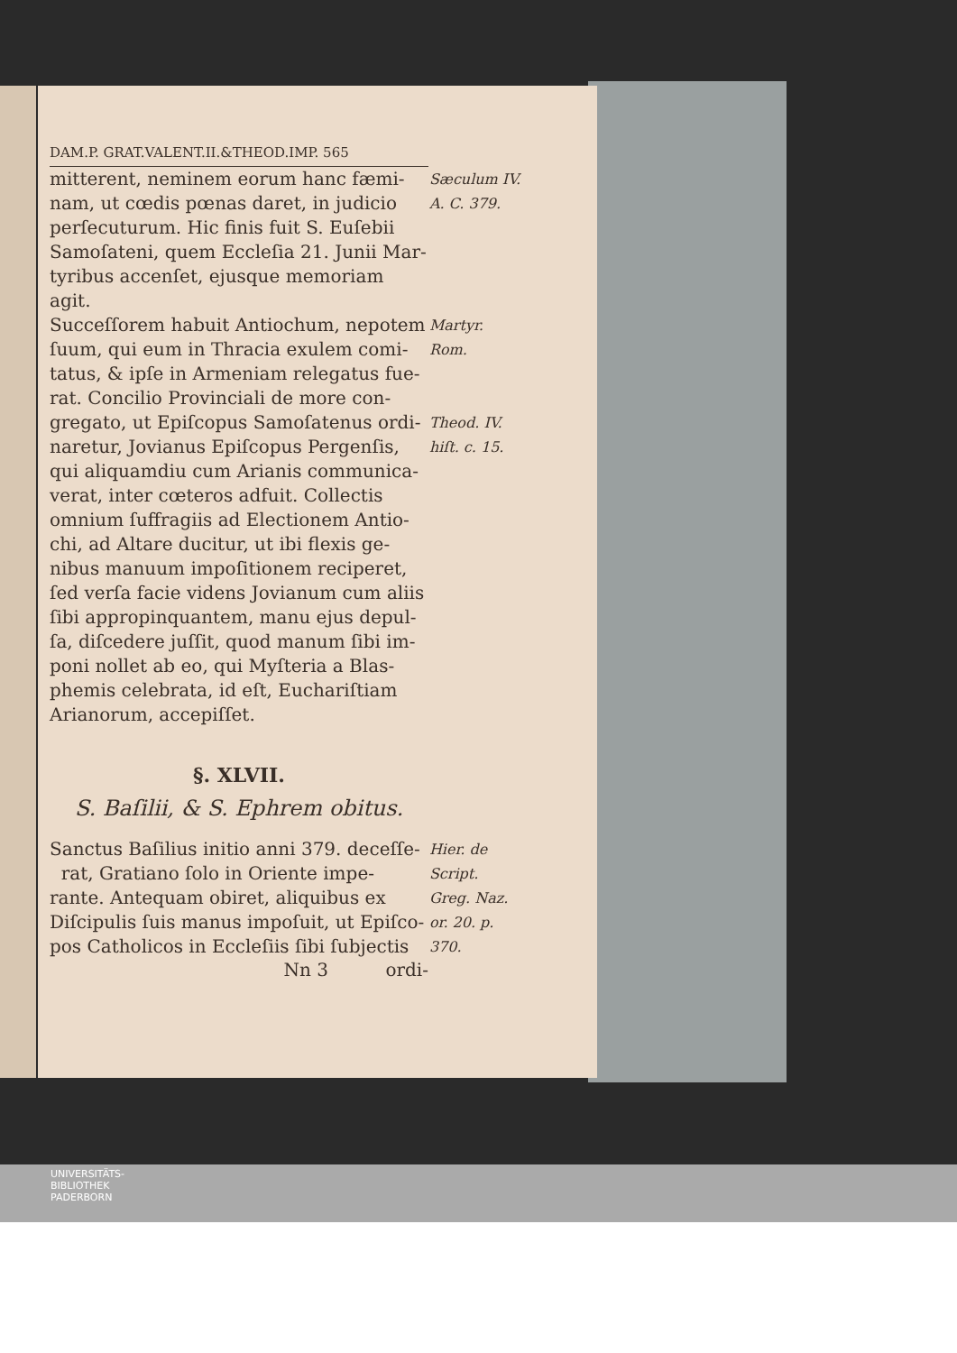DAM.P. GRAT.VALENT.II.&THEOD.IMP. 565
mitterent, neminem eorum hanc fæmi-
Sæculum IV.
nam, ut cœdis pœnas daret, in judicio
A. C. 379.
perſecuturum. Hic finis fuit S. Euſebii
Samoſateni, quem Eccleſia 21. Junii Mar-
tyribus accenſet, ejusque memoriam agit.
Succeſſorem habuit Antiochum, nepotem
Martyr.
ſuum, qui eum in Thracia exulem comi-
Rom.
tatus, & ipſe in Armeniam relegatus fue-
rat. Concilio Provinciali de more con-
gregato, ut Epiſcopus Samoſatenus ordi-
Theod. IV.
naretur, Jovianus Epiſcopus Pergenſis,
hiſt. c. 15.
qui aliquamdiu cum Arianis communica-
verat, inter cœteros adfuit. Collectis
omnium ſuffragiis ad Electionem Antio-
chi, ad Altare ducitur, ut ibi flexis ge-
nibus manuum impoſitionem reciperet,
ſed verſa facie videns Jovianum cum aliis
ſibi appropinquantem, manu ejus depul-
ſa, diſcedere juſſit, quod manum ſibi im-
poni nollet ab eo, qui Myſteria a Blas-
phemis celebrata, id eſt, Euchariſtiam
Arianorum, accepiſſet.
§. XLVII.
S. Baſilii, & S. Ephrem obitus.
Sanctus Baſilius initio anni 379. deceſſe-
Hier. de
rat, Gratiano ſolo in Oriente impe-
Script.
rante. Antequam obiret, aliquibus ex
Greg. Naz.
Diſcipulis ſuis manus impoſuit, ut Epiſco-
or. 20. p.
pos Catholicos in Eccleſiis ſibi ſubjectis
370.
Nn 3 ordi-
UNIVERSITÄTS-
BIBLIOTHEK
PADERBORN